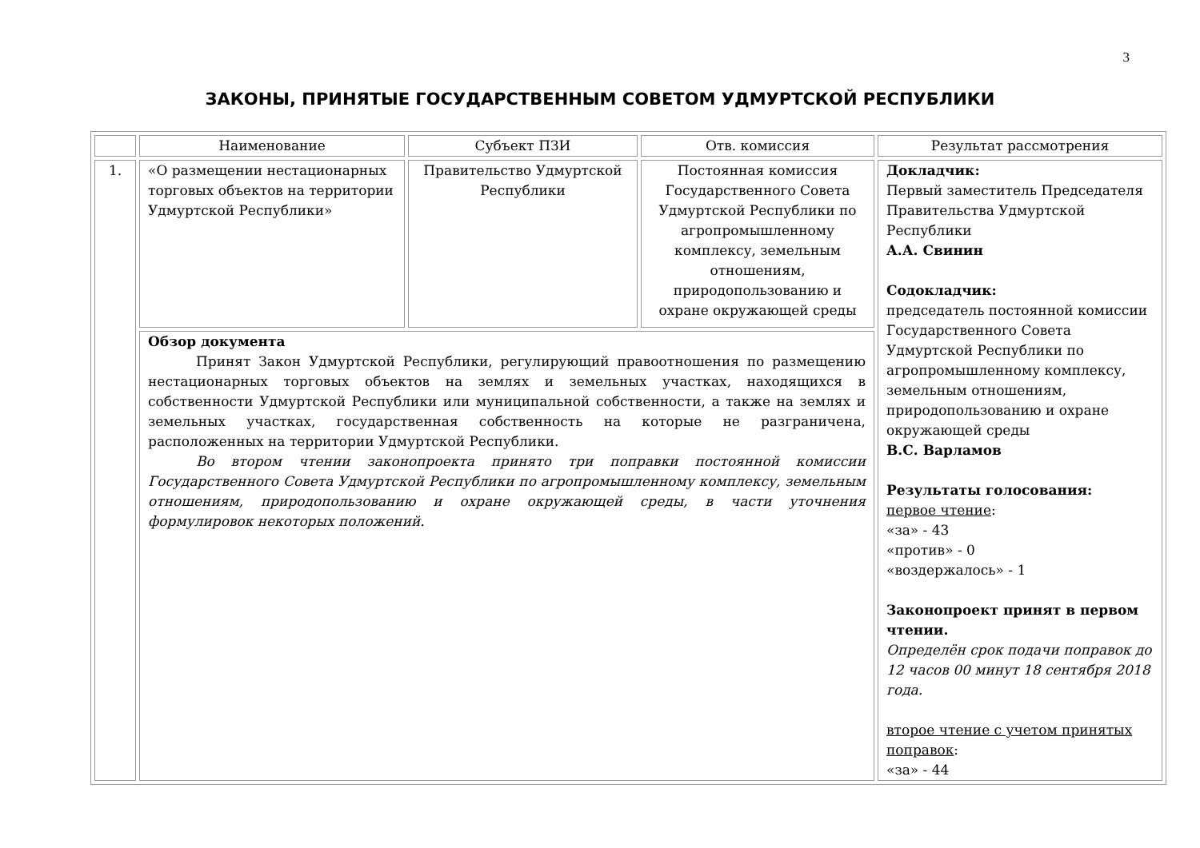3
ЗАКОНЫ, ПРИНЯТЫЕ ГОСУДАРСТВЕННЫМ СОВЕТОМ УДМУРТСКОЙ РЕСПУБЛИКИ
| | Наименование | Субъект ПЗИ | Отв. комиссия | Результат рассмотрения |
| --- | --- | --- | --- | --- |
| 1. | «О размещении нестационарных торговых объектов на территории Удмуртской Республики» | Правительство Удмуртской Республики | Постоянная комиссия Государственного Совета Удмуртской Республики по агропромышленному комплексу, земельным отношениям, природопользованию и охране окружающей среды | Докладчик: Первый заместитель Председателя Правительства Удмуртской Республики А.А. Свинин Содокладчик: председатель постоянной комиссии Государственного Совета Удмуртской Республики по агропромышленному комплексу, земельным отношениям, природопользованию и охране окружающей среды В.С. Варламов Результаты голосования: первое чтение : «за» - 43 «против» - 0 «воздержалось» - 1 Законопроект принят в первом чтении. Определён срок подачи поправок до 12 часов 00 минут 18 сентября 2018 года. второе чтение с учетом принятых поправок : «за» - 44 |
| | Обзор документа Принят Закон Удмуртской Республики, регулирующий правоотношения по размещению нестационарных торговых объектов на землях и земельных участках, находящихся в собственности Удмуртской Республики или муниципальной собственности, а также на землях и земельных участках, государственная собственность на которые не разграничена, расположенных на территории Удмуртской Республики. Во втором чтении законопроекта принято три поправки постоянной комиссии Государственного Совета Удмуртской Республики по агропромышленному комплексу, земельным отношениям, природопользованию и охране окружающей среды, в части уточнения формулировок некоторых положений. | | | |